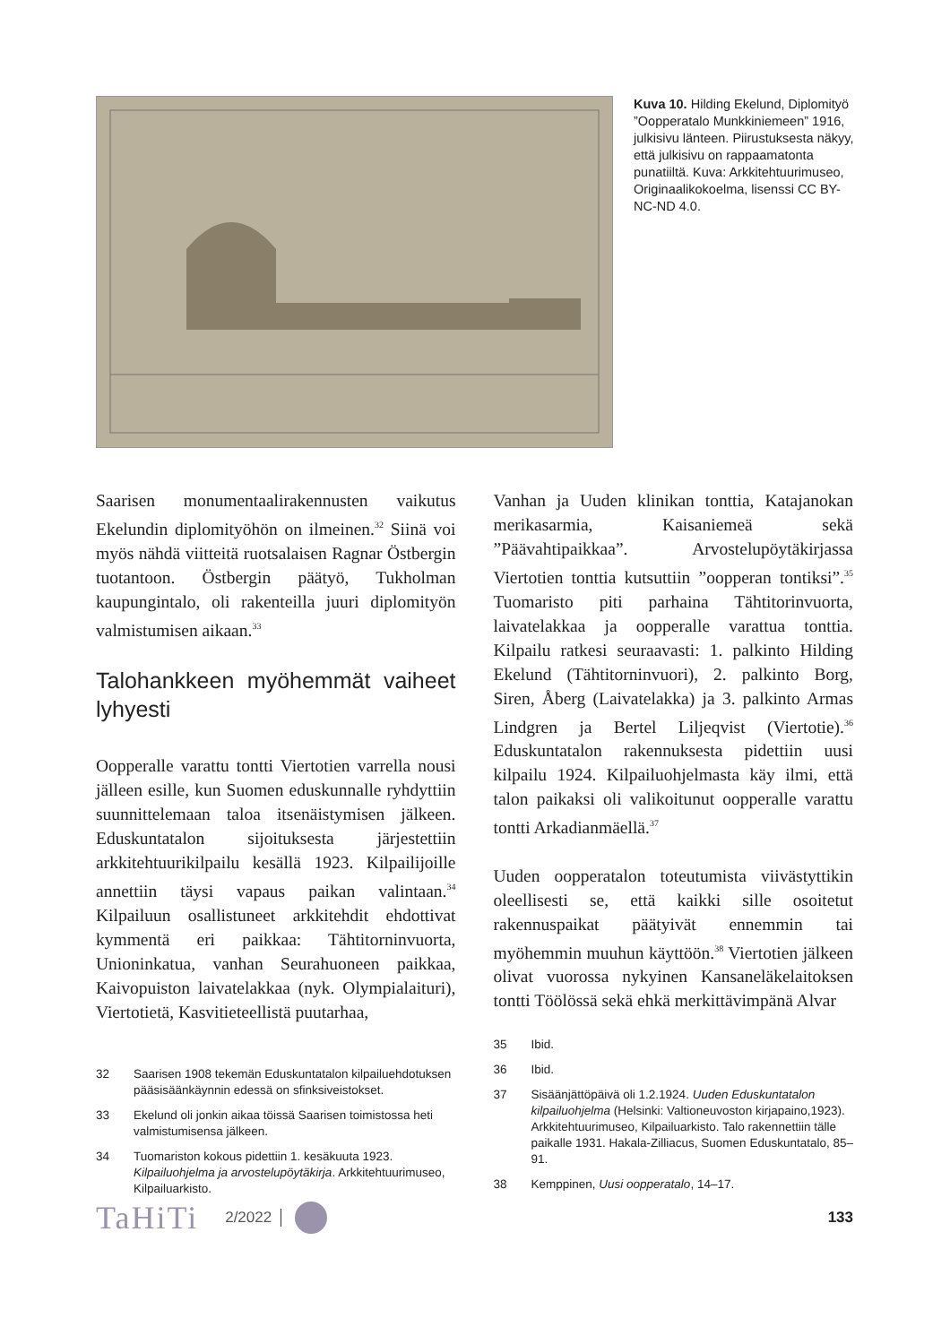Kuva 10. Hilding Ekelund, Diplomityö ”Oopperatalo Munkkiniemeen” 1916, julkisivu länteen. Piirustuksesta näkyy, että julkisivu on rappaamatonta punatiiltä. Kuva: Arkkitehtuurimuseo, Originaalikokoelma, lisenssi CC BY-NC-ND 4.0.
Saarisen monumentaalirakennusten vaikutus Ekelundin diplomityöhön on ilmeinen.<sup>32</sup> Siinä voi myös nähdä viitteitä ruotsalaisen Ragnar Östbergin tuotantoon. Östbergin päätyö, Tukholman kaupungintalo, oli rakenteilla juuri diplomityön valmistumisen aikaan.<sup>33</sup>
Talohankkeen myöhemmät vaiheet lyhyesti
Oopperalle varattu tontti Viertotien varrella nousi jälleen esille, kun Suomen eduskunnalle ryhdyttiin suunnittelemaan taloa itsenäistymisen jälkeen. Eduskuntatalon sijoituksesta järjestettiin arkkitehtuurikilpailu kesällä 1923. Kilpailijoille annettiin täysi vapaus paikan valintaan.<sup>34</sup> Kilpailuun osallistuneet arkkitehdit ehdottivat kymmentä eri paikkaa: Tähtitorninvuorta, Unioninkatua, vanhan Seurahuoneen paikkaa, Kaivopuiston laivatelakkaa (nyk. Olympialaituri), Viertotietä, Kasvitieteellistä puutarhaa,
32 Saarisen 1908 tekemän Eduskuntatalon kilpailuehdotuksen pääsisäänkäynnin edessä on sfinksiveistokset.
33 Ekelund oli jonkin aikaa töissä Saarisen toimistossa heti valmistumisensa jälkeen.
34 Tuomariston kokous pidettiin 1. kesäkuuta 1923. Kilpailuohjelma ja arvostelupöytäkirja. Arkkitehtuurimuseo, Kilpailuarkisto.
Vanhan ja Uuden klinikan tonttia, Katajanokan merikasarmia, Kaisaniemeä sekä ”Päävahtipaikkaa”. Arvostelupöytäkirjassa Viertotien tonttia kutsuttiin ”oopperan tontiksi”.<sup>35</sup> Tuomaristo piti parhaina Tähtitorinvuorta, laivatelakkaa ja oopperalle varattua tonttia. Kilpailu ratkesi seuraavasti: 1. palkinto Hilding Ekelund (Tähtitorninvuori), 2. palkinto Borg, Siren, Åberg (Laivatelakka) ja 3. palkinto Armas Lindgren ja Bertel Liljeqvist (Viertotie).<sup>36</sup> Eduskuntatalon rakennuksesta pidettiin uusi kilpailu 1924. Kilpailuohjelmasta käy ilmi, että talon paikaksi oli valikoitunut oopperalle varattu tontti Arkadianmäellä.<sup>37</sup>
Uuden oopperatalon toteutumista viivästyttikin oleellisesti se, että kaikki sille osoitetut rakennuspaikat päätyivät ennemmin tai myöhemmin muuhun käyttöön.<sup>38</sup> Viertotien jälkeen olivat vuorossa nykyinen Kansaneläkelaitoksen tontti Töölössä sekä ehkä merkittävimpänä Alvar
35 Ibid.
36 Ibid.
37 Sisäänjättöpäivä oli 1.2.1924. Uuden Eduskuntatalon kilpailuohjelma (Helsinki: Valtioneuvoston kirjapaino,1923). Arkkitehtuurimuseo, Kilpailuarkisto. Talo rakennettiin tälle paikalle 1931. Hakala-Zilliacus, Suomen Eduskuntatalo, 85–91.
38 Kemppinen, Uusi oopperatalo, 14–17.
TaHiTi 2/2022 133